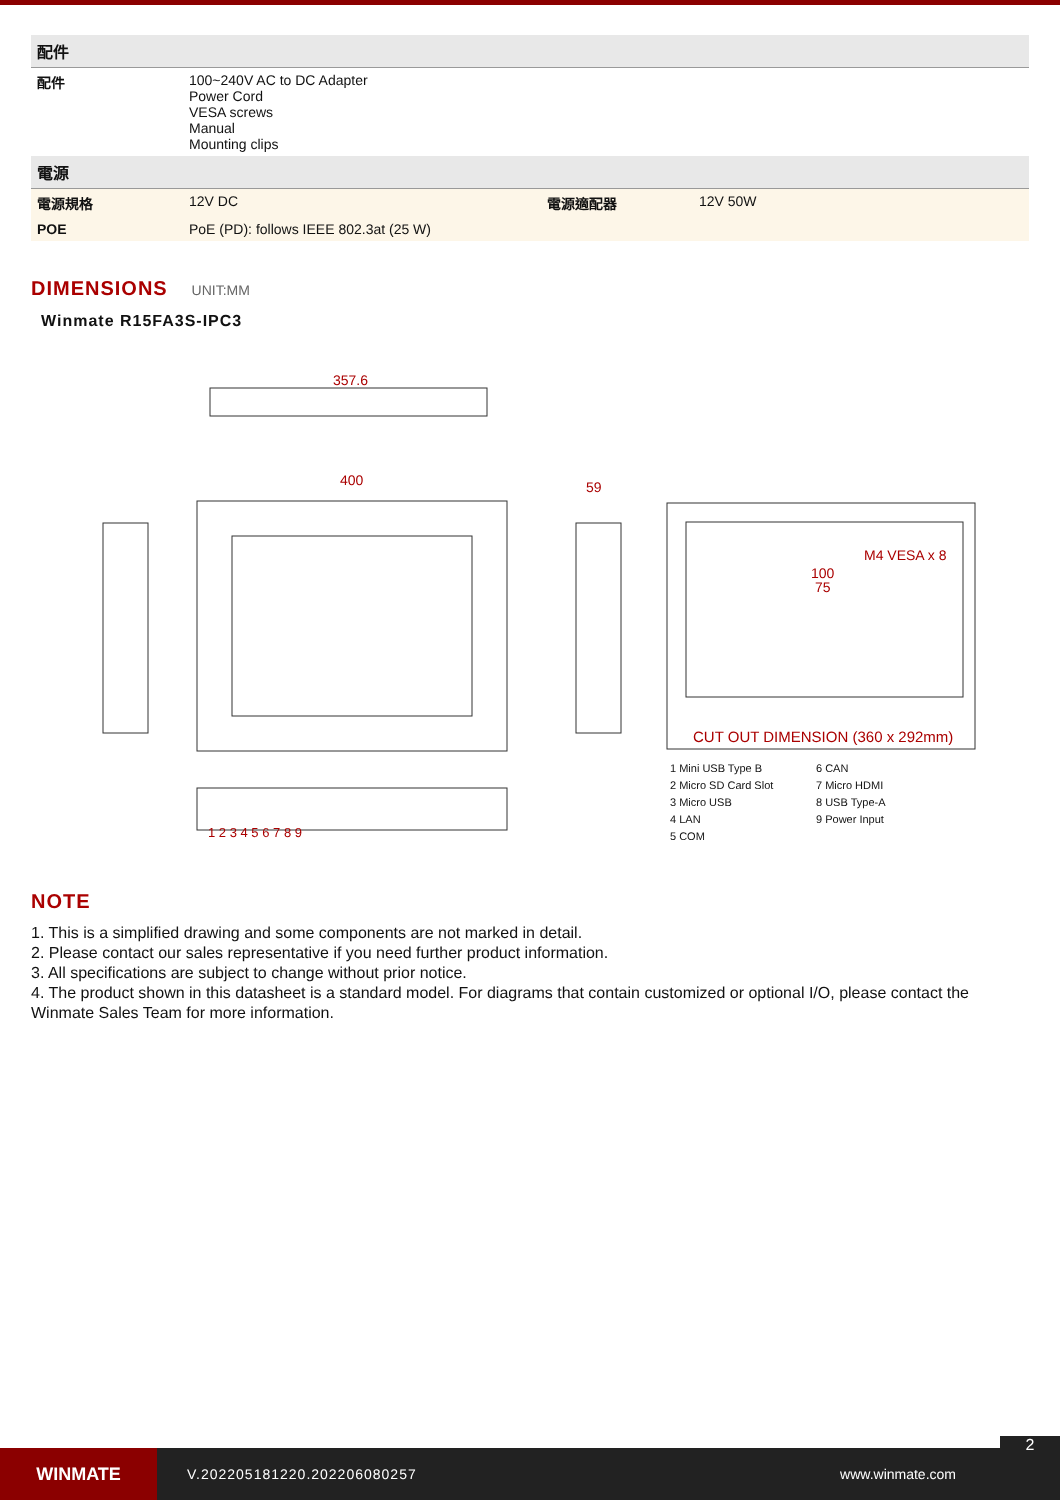| 配件 | | | |
| --- | --- | --- | --- |
| 配件 | 100~240V AC to DC Adapter Power Cord VESA screws Manual Mounting clips | | |
| 電源 | | | |
| 電源規格 | 12V DC | 電源適配器 | 12V 50W |
| POE | PoE (PD): follows IEEE 802.3at (25 W) | | |
DIMENSIONS
UNIT:MM
Winmate R15FA3S-IPC3
357.6
400
59
M4 VESA x 8
100
75
CUT OUT DIMENSION (360 x 292mm)
1 2 3 4 5 6 7 8 9
1 Mini USB Type B 6 CAN 2 Micro SD Card Slot 7 Micro HDMI 3 Micro USB 8 USB Type-A 4 LAN 9 Power Input 5 COM
NOTE
1. This is a simplified drawing and some components are not marked in detail.
2. Please contact our sales representative if you need further product information.
3. All specifications are subject to change without prior notice.
4. The product shown in this datasheet is a standard model. For diagrams that contain customized or optional I/O, please contact the Winmate Sales Team for more information.
WINMATE
V.202205181220.202206080257 www.winmate.com
2